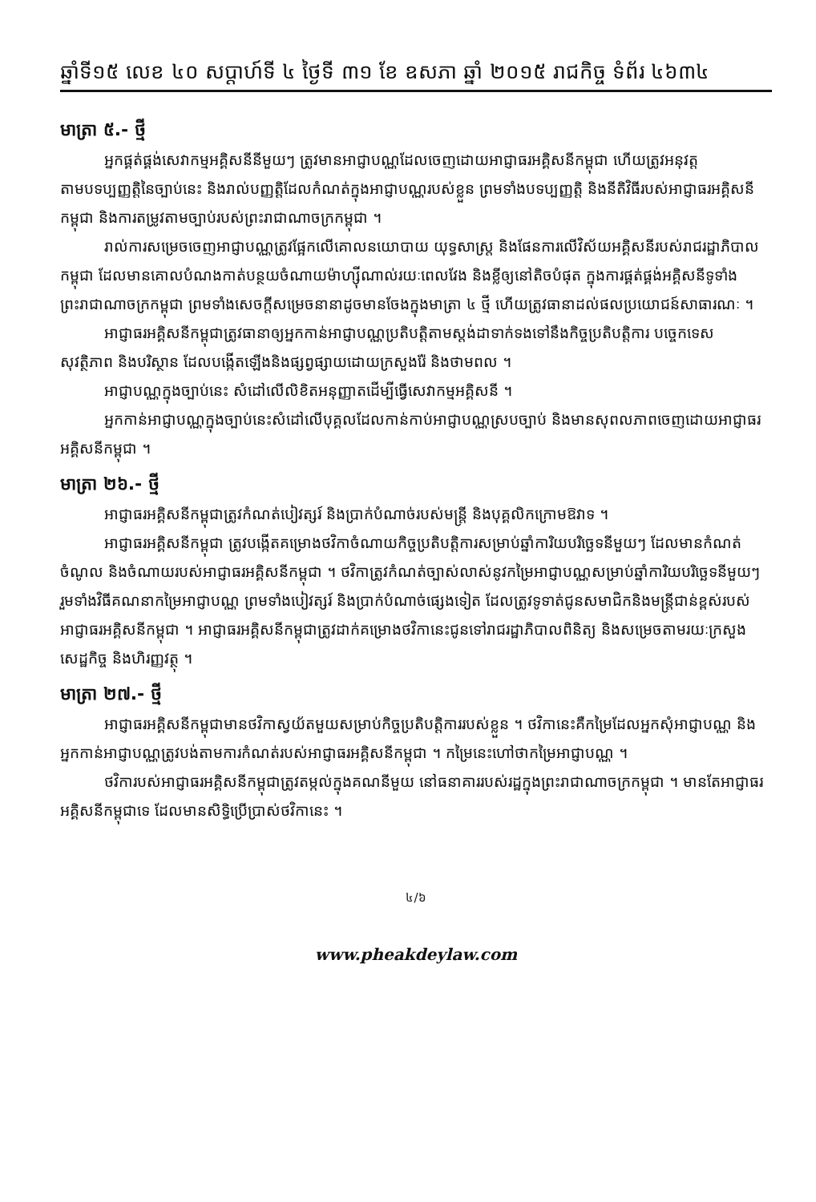ឆ្នាំទី១៥ លេខ ៤០ សប្តាហ៍ទី ៤ ថ្ងៃទី ៣១ ខែ ឧសភា ឆ្នាំ ២០១៥ រាជកិច្ច ទំព័រ ៤៦៣៤
មាត្រា ៥.- ថ្មី
អ្នកផ្គត់ផ្គង់សេវាកម្មអគ្គិសនីនីមួយៗ ត្រូវមានអាជ្ញាបណ្ណដែលចេញដោយអាជ្ញាធរអគ្គិសនីកម្ពុជា ហើយត្រូវអនុវត្តតាមបទប្បញ្ញត្តិនៃច្បាប់នេះ និងរាល់បញ្ញត្តិដែលកំណត់ក្នុងអាជ្ញាបណ្ណរបស់ខ្លួន ព្រមទាំងបទប្បញ្ញត្តិ និងនីតិវិធីរបស់អាជ្ញាធរអគ្គិសនីកម្ពុជា និងការតម្រូវតាមច្បាប់របស់ព្រះរាជាណាចក្រកម្ពុជា ។
រាល់ការសម្រេចចេញអាជ្ញាបណ្ណត្រូវផ្អែកលើគោលនយោបាយ យុទ្ធសាស្ត្រ និងផែនការលើវិស័យអគ្គិសនីរបស់រាជរដ្ឋាភិបាលកម្ពុជា ដែលមានគោលបំណងកាត់បន្ថយចំណាយម៉ាហ្ស៊ីណាល់រយៈពេលវែង និងខ្លីឲ្យនៅតិចបំផុត ក្នុងការផ្គត់ផ្គង់អគ្គិសនីទូទាំងព្រះរាជាណាចក្រកម្ពុជា ព្រមទាំងសេចក្តីសម្រេចនានាដូចមានចែងក្នុងមាត្រា ៤ ថ្មី ហើយត្រូវធានាដល់ផលប្រយោជន៍សាធារណៈ ។
អាជ្ញាធរអគ្គិសនីកម្ពុជាត្រូវធានាឲ្យអ្នកកាន់អាជ្ញាបណ្ណប្រតិបត្តិតាមស្តង់ដាទាក់ទងទៅនឹងកិច្ចប្រតិបត្តិការ បច្ចេកទេស សុវត្ថិភាព និងបរិស្ថាន ដែលបង្កើតឡើងនិងផ្សព្វផ្សាយដោយក្រសួងរ៉ែ និងថាមពល ។
អាជ្ញាបណ្ណក្នុងច្បាប់នេះ សំដៅលើលិខិតអនុញ្ញាតដើម្បីធ្វើសេវាកម្មអគ្គិសនី ។
អ្នកកាន់អាជ្ញាបណ្ណក្នុងច្បាប់នេះសំដៅលើបុគ្គលដែលកាន់កាប់អាជ្ញាបណ្ណស្របច្បាប់ និងមានសុពលភាពចេញដោយអាជ្ញាធរអគ្គិសនីកម្ពុជា ។
មាត្រា ២៦.- ថ្មី
អាជ្ញាធរអគ្គិសនីកម្ពុជាត្រូវកំណត់បៀវត្សរ៍ និងប្រាក់បំណាច់របស់មន្ត្រី និងបុគ្គលិកក្រោមឱវាទ ។
អាជ្ញាធរអគ្គិសនីកម្ពុជា ត្រូវបង្កើតគម្រោងថវិកាចំណាយកិច្ចប្រតិបត្តិការសម្រាប់ឆ្នាំការិយបរិច្ឆេទនីមួយៗ ដែលមានកំណត់ចំណូល និងចំណាយរបស់អាជ្ញាធរអគ្គិសនីកម្ពុជា ។ ថវិកាត្រូវកំណត់ច្បាស់លាស់នូវកម្រៃអាជ្ញាបណ្ណសម្រាប់ឆ្នាំការិយបរិច្ឆេទនីមួយៗ រួមទាំងវិធីគណនាកម្រៃអាជ្ញាបណ្ណ ព្រមទាំងបៀវត្សរ៍ និងប្រាក់បំណាច់ផ្សេងទៀត ដែលត្រូវទូទាត់ជូនសមាជិកនិងមន្ត្រីជាន់ខ្ពស់របស់អាជ្ញាធរអគ្គិសនីកម្ពុជា ។ អាជ្ញាធរអគ្គិសនីកម្ពុជាត្រូវដាក់គម្រោងថវិកានេះជូនទៅរាជរដ្ឋាភិបាលពិនិត្យ និងសម្រេចតាមរយៈក្រសួងសេដ្ឋកិច្ច និងហិរញ្ញវត្ថុ ។
មាត្រា ២៧.- ថ្មី
អាជ្ញាធរអគ្គិសនីកម្ពុជាមានថវិកាស្វយ័តមួយសម្រាប់កិច្ចប្រតិបត្តិការរបស់ខ្លួន ។ ថវិកានេះគឺកម្រៃដែលអ្នកសុំអាជ្ញាបណ្ណ និងអ្នកកាន់អាជ្ញាបណ្ណត្រូវបង់តាមការកំណត់របស់អាជ្ញាធរអគ្គិសនីកម្ពុជា ។ កម្រៃនេះហៅថាកម្រៃអាជ្ញាបណ្ណ ។
ថវិការបស់អាជ្ញាធរអគ្គិសនីកម្ពុជាត្រូវតម្កល់ក្នុងគណនីមួយ នៅធនាគាររបស់រដ្ឋក្នុងព្រះរាជាណាចក្រកម្ពុជា ។ មានតែអាជ្ញាធរអគ្គិសនីកម្ពុជាទេ ដែលមានសិទ្ធិប្រើប្រាស់ថវិកានេះ ។
៤/៦
www.pheakdeylaw.com